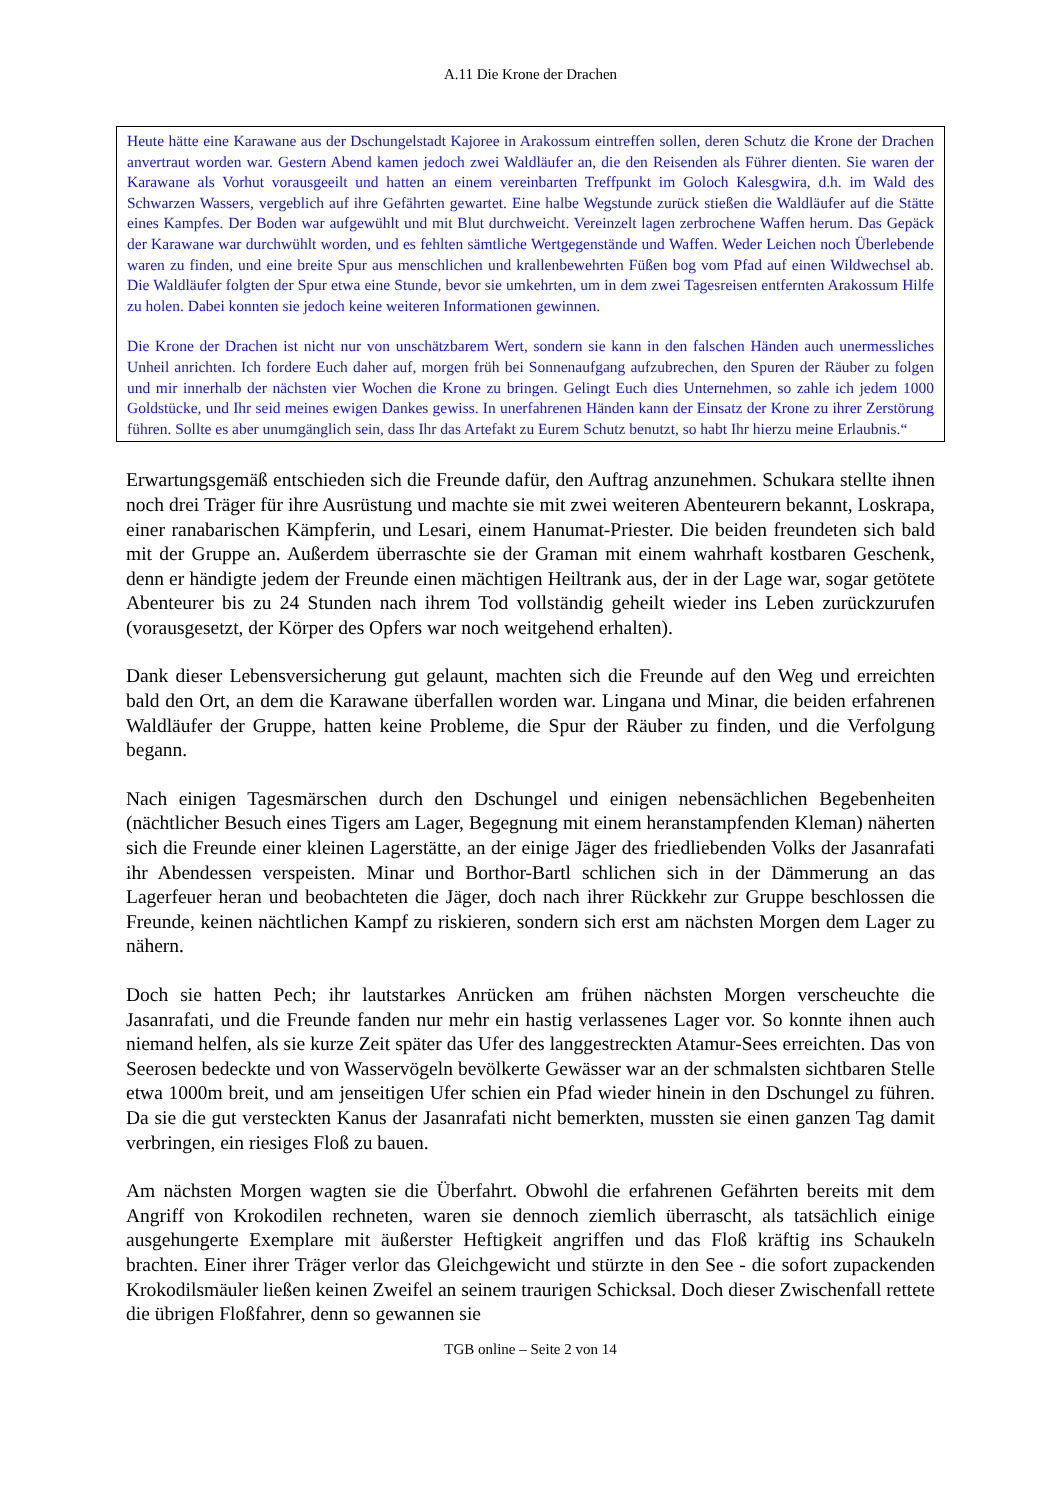A.11 Die Krone der Drachen
Heute hätte eine Karawane aus der Dschungelstadt Kajoree in Arakossum eintreffen sollen, deren Schutz die Krone der Drachen anvertraut worden war. Gestern Abend kamen jedoch zwei Waldläufer an, die den Reisenden als Führer dienten. Sie waren der Karawane als Vorhut vorausgeeilt und hatten an einem vereinbarten Treffpunkt im Goloch Kalesgwira, d.h. im Wald des Schwarzen Wassers, vergeblich auf ihre Gefährten gewartet. Eine halbe Wegstunde zurück stießen die Waldläufer auf die Stätte eines Kampfes. Der Boden war aufgewühlt und mit Blut durchweicht. Vereinzelt lagen zerbrochene Waffen herum. Das Gepäck der Karawane war durchwühlt worden, und es fehlten sämtliche Wertgegenstände und Waffen. Weder Leichen noch Überlebende waren zu finden, und eine breite Spur aus menschlichen und krallenbewehrten Füßen bog vom Pfad auf einen Wildwechsel ab. Die Waldläufer folgten der Spur etwa eine Stunde, bevor sie umkehrten, um in dem zwei Tagesreisen entfernten Arakossum Hilfe zu holen. Dabei konnten sie jedoch keine weiteren Informationen gewinnen.
Die Krone der Drachen ist nicht nur von unschätzbarem Wert, sondern sie kann in den falschen Händen auch unermessliches Unheil anrichten. Ich fordere Euch daher auf, morgen früh bei Sonnenaufgang aufzubrechen, den Spuren der Räuber zu folgen und mir innerhalb der nächsten vier Wochen die Krone zu bringen. Gelingt Euch dies Unternehmen, so zahle ich jedem 1000 Goldstücke, und Ihr seid meines ewigen Dankes gewiss. In unerfahrenen Händen kann der Einsatz der Krone zu ihrer Zerstörung führen. Sollte es aber unumgänglich sein, dass Ihr das Artefakt zu Eurem Schutz benutzt, so habt Ihr hierzu meine Erlaubnis.“
Erwartungsgemäß entschieden sich die Freunde dafür, den Auftrag anzunehmen. Schukara stellte ihnen noch drei Träger für ihre Ausrüstung und machte sie mit zwei weiteren Abenteurern bekannt, Loskrapa, einer ranabarischen Kämpferin, und Lesari, einem Hanumat-Priester. Die beiden freundeten sich bald mit der Gruppe an. Außerdem überraschte sie der Graman mit einem wahrhaft kostbaren Geschenk, denn er händigte jedem der Freunde einen mächtigen Heiltrank aus, der in der Lage war, sogar getötete Abenteurer bis zu 24 Stunden nach ihrem Tod vollständig geheilt wieder ins Leben zurückzurufen (vorausgesetzt, der Körper des Opfers war noch weitgehend erhalten).
Dank dieser Lebensversicherung gut gelaunt, machten sich die Freunde auf den Weg und erreichten bald den Ort, an dem die Karawane überfallen worden war. Lingana und Minar, die beiden erfahrenen Waldläufer der Gruppe, hatten keine Probleme, die Spur der Räuber zu finden, und die Verfolgung begann.
Nach einigen Tagesmärschen durch den Dschungel und einigen nebensächlichen Begebenheiten (nächtlicher Besuch eines Tigers am Lager, Begegnung mit einem heranstampfenden Kleman) näherten sich die Freunde einer kleinen Lagerstätte, an der einige Jäger des friedliebenden Volks der Jasanrafati ihr Abendessen verspeisten. Minar und Borthor-Bartl schlichen sich in der Dämmerung an das Lagerfeuer heran und beobachteten die Jäger, doch nach ihrer Rückkehr zur Gruppe beschlossen die Freunde, keinen nächtlichen Kampf zu riskieren, sondern sich erst am nächsten Morgen dem Lager zu nähern.
Doch sie hatten Pech; ihr lautstarkes Anrücken am frühen nächsten Morgen verscheuchte die Jasanrafati, und die Freunde fanden nur mehr ein hastig verlassenes Lager vor. So konnte ihnen auch niemand helfen, als sie kurze Zeit später das Ufer des langgestreckten Atamur-Sees erreichten. Das von Seerosen bedeckte und von Wasservögeln bevölkerte Gewässer war an der schmalsten sichtbaren Stelle etwa 1000m breit, und am jenseitigen Ufer schien ein Pfad wieder hinein in den Dschungel zu führen. Da sie die gut versteckten Kanus der Jasanrafati nicht bemerkten, mussten sie einen ganzen Tag damit verbringen, ein riesiges Floß zu bauen.
Am nächsten Morgen wagten sie die Überfahrt. Obwohl die erfahrenen Gefährten bereits mit dem Angriff von Krokodilen rechneten, waren sie dennoch ziemlich überrascht, als tatsächlich einige ausgehungerte Exemplare mit äußerster Heftigkeit angriffen und das Floß kräftig ins Schaukeln brachten. Einer ihrer Träger verlor das Gleichgewicht und stürzte in den See - die sofort zupackenden Krokodilsmäuler ließen keinen Zweifel an seinem traurigen Schicksal. Doch dieser Zwischenfall rettete die übrigen Floßfahrer, denn so gewannen sie
TGB online – Seite 2 von 14